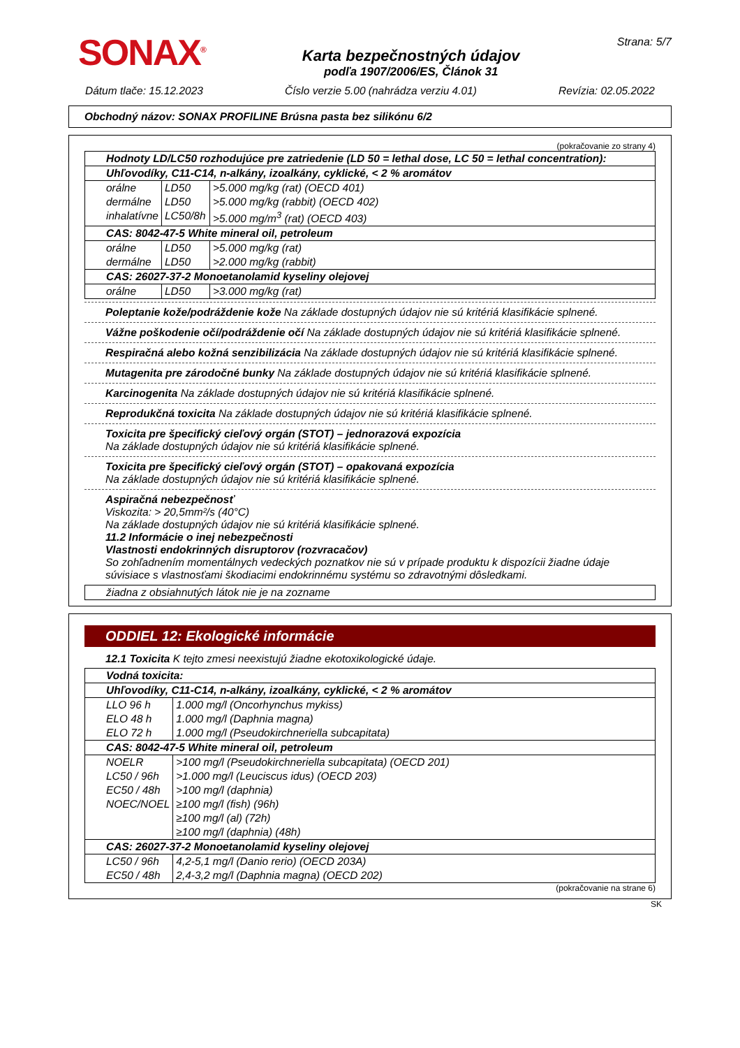SONAX<sup>®</sup>
Karta bezpečnostných údajov
podľa 1907/2006/ES, Článok 31
Strana: 5/7
Dátum tlače: 15.12.2023 Číslo verzie 5.00 (nahrádza verziu 4.01) Revízia: 02.05.2022
Obchodný názov: SONAX PROFILINE Brúsna pasta bez silikónu 6/2
(pokračovanie zo strany 4)
| Hodnoty LD/LC50 rozhodujúce pre zatriedenie (LD 50 = lethal dose, LC 50 = lethal concentration): | | |
| Uhľovodíky, C11-C14, n-alkány, izoalkány, cyklické, < 2 % aromátov | | |
| orálne | LD50 | >5.000 mg/kg (rat) (OECD 401) |
| dermálne | LD50 | >5.000 mg/kg (rabbit) (OECD 402) |
| inhalatívne | LC50/8h | >5.000 mg/m<sup>3</sup> (rat) (OECD 403) |
| CAS: 8042-47-5 White mineral oil, petroleum | | |
| orálne | LD50 | >5.000 mg/kg (rat) |
| dermálne | LD50 | >2.000 mg/kg (rabbit) |
| CAS: 26027-37-2 Monoetanolamid kyseliny olejovej | | |
| orálne | LD50 | >3.000 mg/kg (rat) |
Poleptanie kože/podráždenie kože Na základe dostupných údajov nie sú kritériá klasifikácie splnené.
Vážne poškodenie očí/podráždenie očí Na základe dostupných údajov nie sú kritériá klasifikácie splnené.
Respiračná alebo kožná senzibilizácia Na základe dostupných údajov nie sú kritériá klasifikácie splnené.
Mutagenita pre zárodočné bunky Na základe dostupných údajov nie sú kritériá klasifikácie splnené.
Karcinogenita Na základe dostupných údajov nie sú kritériá klasifikácie splnené.
Reprodukčná toxicita Na základe dostupných údajov nie sú kritériá klasifikácie splnené.
Toxicita pre špecifický cieľový orgán (STOT) – jednorazová expozícia
Na základe dostupných údajov nie sú kritériá klasifikácie splnené.
Toxicita pre špecifický cieľový orgán (STOT) – opakovaná expozícia
Na základe dostupných údajov nie sú kritériá klasifikácie splnené.
Aspiračná nebezpečnosť
Viskozita: > 20,5mm²/s (40°C)
Na základe dostupných údajov nie sú kritériá klasifikácie splnené.
11.2 Informácie o inej nebezpečnosti
Vlastnosti endokrinných disruptorov (rozvracačov)
So zohľadnením momentálnych vedeckých poznatkov nie sú v prípade produktu k dispozícii žiadne údaje súvisiace s vlastnosťami škodiacimi endokrinnému systému so zdravotnými dôsledkami.
žiadna z obsiahnutých látok nie je na zozname
ODDIEL 12: Ekologické informácie
12.1 Toxicita K tejto zmesi neexistujú žiadne ekotoxikologické údaje.
| Vodná toxicita: | |
| Uhľovodíky, C11-C14, n-alkány, izoalkány, cyklické, < 2 % aromátov | |
| LLO 96 h | 1.000 mg/l (Oncorhynchus mykiss) |
| ELO 48 h | 1.000 mg/l (Daphnia magna) |
| ELO 72 h | 1.000 mg/l (Pseudokirchneriella subcapitata) |
| CAS: 8042-47-5 White mineral oil, petroleum | |
| NOELR | >100 mg/l (Pseudokirchneriella subcapitata) (OECD 201) |
| LC50 / 96h | >1.000 mg/l (Leuciscus idus) (OECD 203) |
| EC50 / 48h | >100 mg/l (daphnia) |
| NOEC/NOEL | ≥100 mg/l (fish) (96h) |
| | ≥100 mg/l (al) (72h) |
| | ≥100 mg/l (daphnia) (48h) |
| CAS: 26027-37-2 Monoetanolamid kyseliny olejovej | |
| LC50 / 96h | 4,2-5,1 mg/l (Danio rerio) (OECD 203A) |
| EC50 / 48h | 2,4-3,2 mg/l (Daphnia magna) (OECD 202) |
(pokračovanie na strane 6)
SK